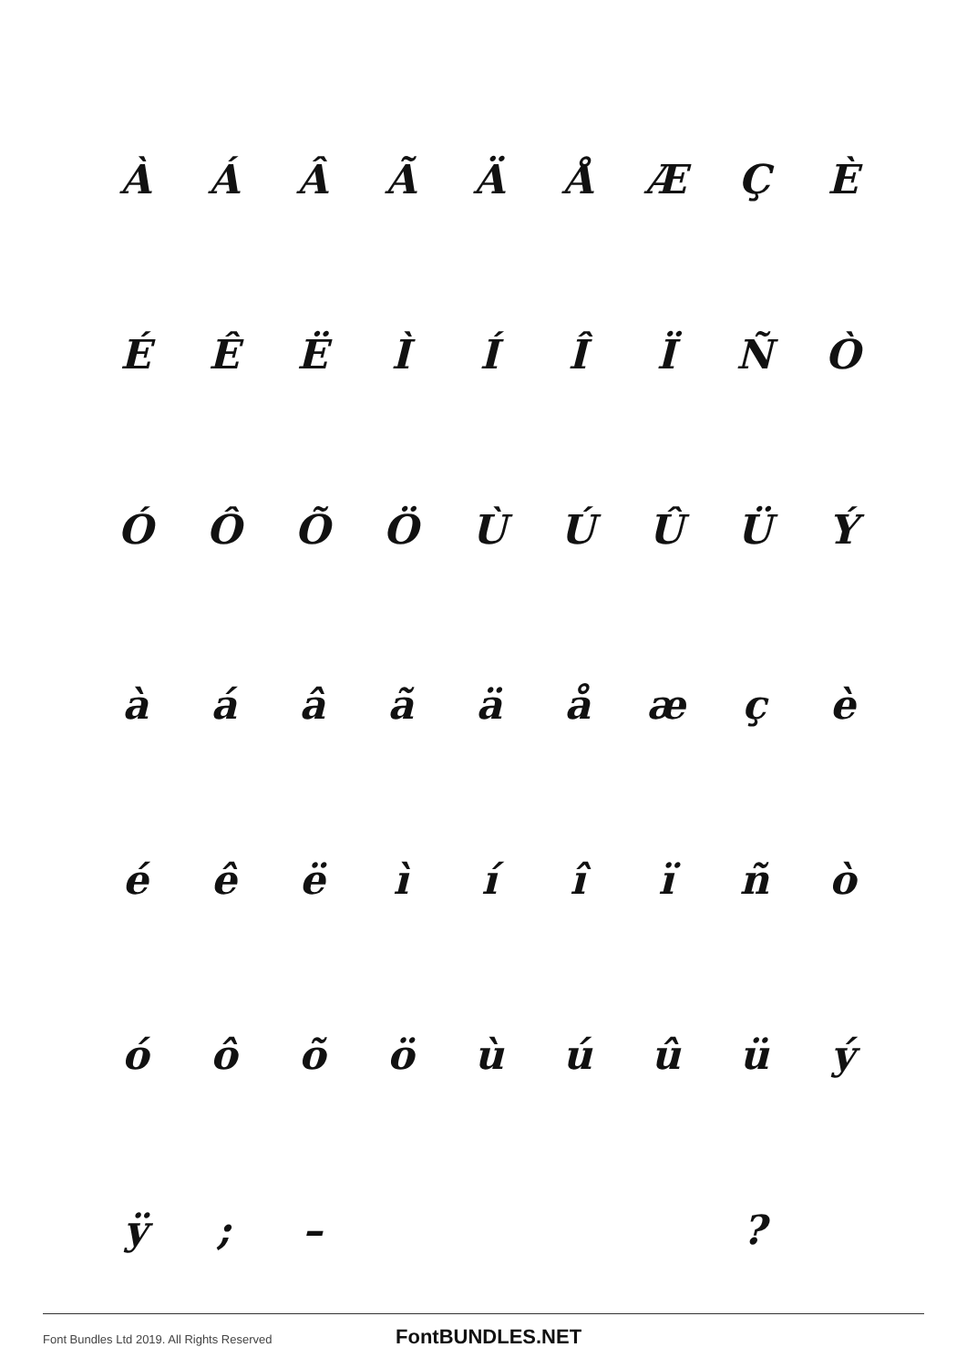| À | Á | Â | Ã | Ä | Å | Æ | Ç | È |
| É | Ê | Ë | Ì | Í | Î | Ï | Ñ | Ò |
| Ó | Ô | Õ | Ö | Ù | Ú | Û | Ü | Ý |
| à | á | â | ã | ä | å | æ | ç | è |
| é | ê | ë | ì | í | î | ï | ñ | ò |
| ó | ô | õ | ö | ù | ú | û | ü | ý |
| ÿ | ; | – | | | | | ? | |
Font Bundles Ltd 2019. All Rights Reserved FontBUNDLES.NET